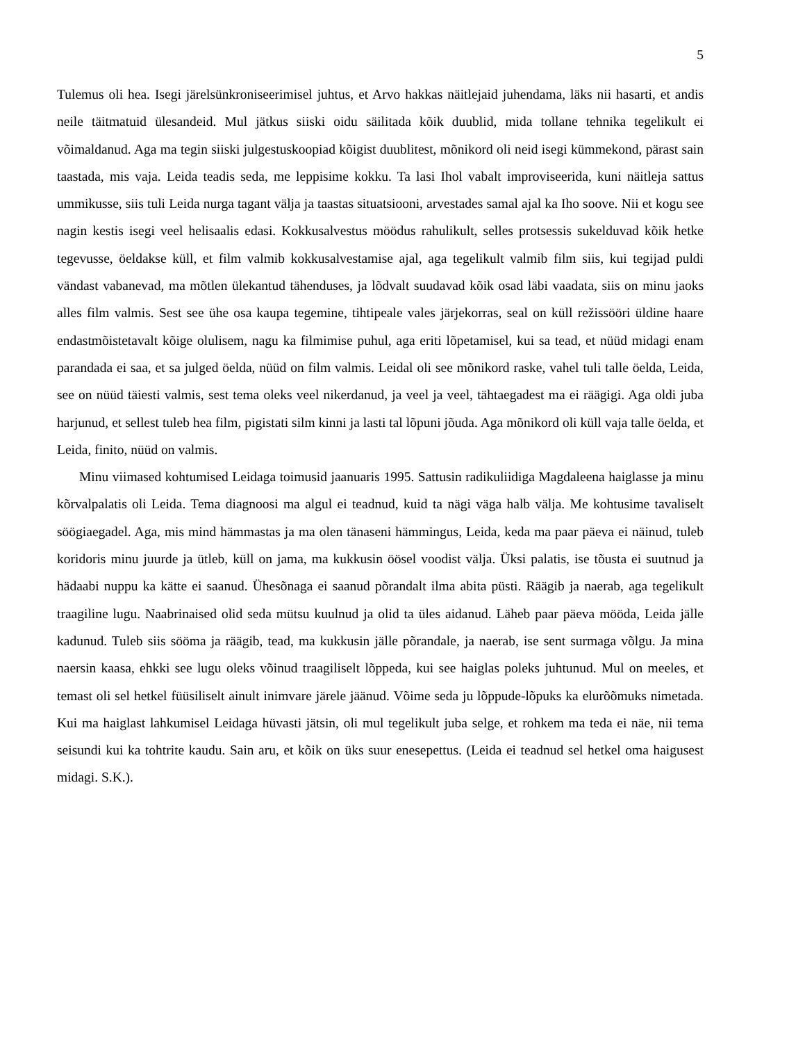5
Tulemus oli hea. Isegi järelsünkroniseerimisel juhtus, et Arvo hakkas näitlejaid juhendama, läks nii hasarti, et andis neile täitmatuid ülesandeid. Mul jätkus siiski oidu säilitada kõik duublid, mida tollane tehnika tegelikult ei võimaldanud. Aga ma tegin siiski julgestuskoopiad kõigist duublitest, mõnikord oli neid isegi kümmekond, pärast sain taastada, mis vaja. Leida teadis seda, me leppisime kokku. Ta lasi Ihol vabalt improviseerida, kuni näitleja sattus ummikusse, siis tuli Leida nurga tagant välja ja taastas situatsiooni, arvestades samal ajal ka Iho soove. Nii et kogu see nagin kestis isegi veel helisaalis edasi. Kokkusalvestus möödus rahulikult, selles protsessis sukelduvad kõik hetke tegevusse, öeldakse küll, et film valmib kokkusalvestamise ajal, aga tegelikult valmib film siis, kui tegijad puldi vändast vabanevad, ma mõtlen ülekantud tähenduses, ja lõdvalt suudavad kõik osad läbi vaadata, siis on minu jaoks alles film valmis. Sest see ühe osa kaupa tegemine, tihtipeale vales järjekorras, seal on küll režissööri üldine haare endastmõistetavalt kõige olulisem, nagu ka filmimise puhul, aga eriti lõpetamisel, kui sa tead, et nüüd midagi enam parandada ei saa, et sa julged öelda, nüüd on film valmis. Leidal oli see mõnikord raske, vahel tuli talle öelda, Leida, see on nüüd täiesti valmis, sest tema oleks veel nikerdanud, ja veel ja veel, tähtaegadest ma ei räägigi. Aga oldi juba harjunud, et sellest tuleb hea film, pigistati silm kinni ja lasti tal lõpuni jõuda. Aga mõnikord oli küll vaja talle öelda, et Leida, finito, nüüd on valmis.
Minu viimased kohtumised Leidaga toimusid jaanuaris 1995. Sattusin radikuliidiga Magdaleena haiglasse ja minu kõrvalpalatis oli Leida. Tema diagnoosi ma algul ei teadnud, kuid ta nägi väga halb välja. Me kohtusime tavaliselt söögiaegadel. Aga, mis mind hämmastas ja ma olen tänaseni hämmingus, Leida, keda ma paar päeva ei näinud, tuleb koridoris minu juurde ja ütleb, küll on jama, ma kukkusin öösel voodist välja. Üksi palatis, ise tõusta ei suutnud ja hädaabi nuppu ka kätte ei saanud. Ühesõnaga ei saanud põrandalt ilma abita püsti. Räägib ja naerab, aga tegelikult traagiline lugu. Naabrinaised olid seda mütsu kuulnud ja olid ta üles aidanud. Läheb paar päeva mööda, Leida jälle kadunud. Tuleb siis sööma ja räägib, tead, ma kukkusin jälle põrandale, ja naerab, ise sent surmaga võlgu. Ja mina naersin kaasa, ehkki see lugu oleks võinud traagiliselt lõppeda, kui see haiglas poleks juhtunud. Mul on meeles, et temast oli sel hetkel füüsiliselt ainult inimvare järele jäänud. Võime seda ju lõppude-lõpuks ka elurõõmuks nimetada. Kui ma haiglast lahkumisel Leidaga hüvasti jätsin, oli mul tegelikult juba selge, et rohkem ma teda ei näe, nii tema seisundi kui ka tohtrite kaudu. Sain aru, et kõik on üks suur enesepettus. (Leida ei teadnud sel hetkel oma haigusest midagi. S.K.).